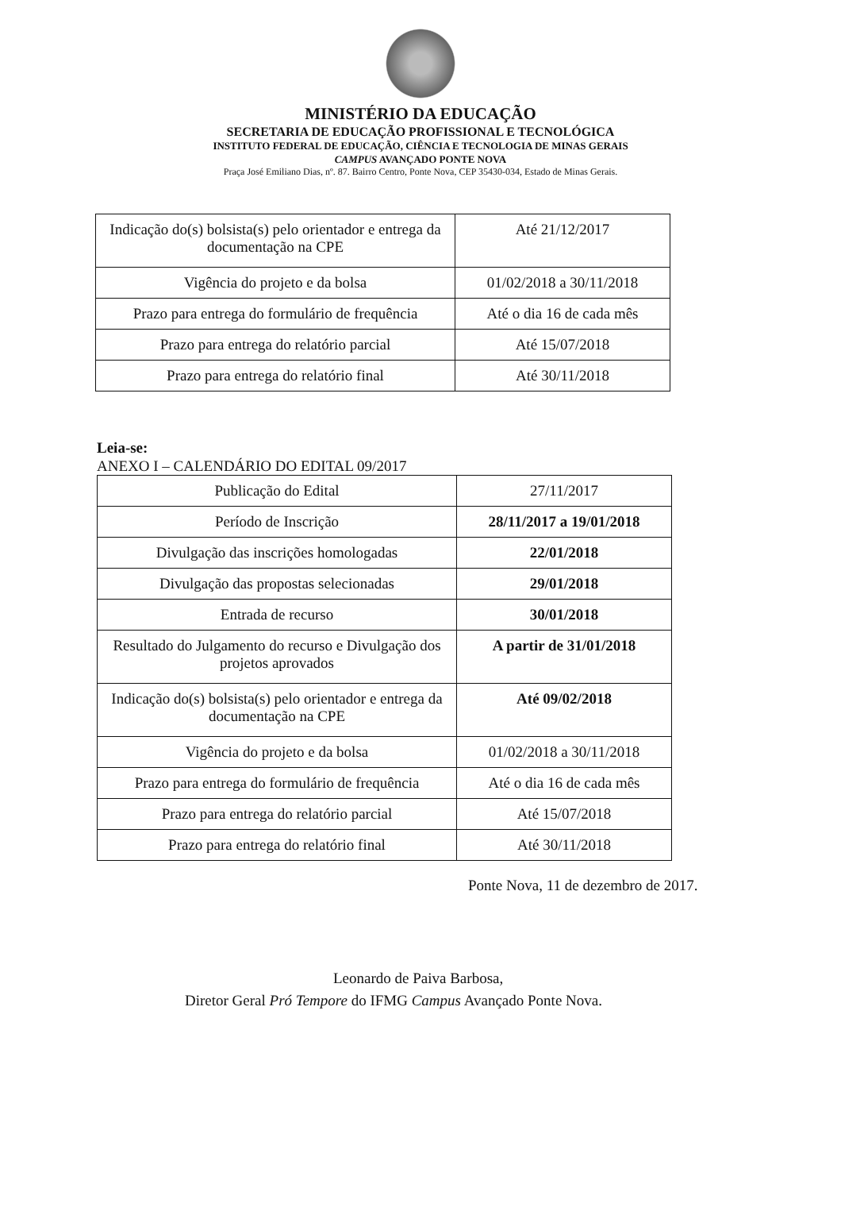MINISTÉRIO DA EDUCAÇÃO
SECRETARIA DE EDUCAÇÃO PROFISSIONAL E TECNOLÓGICA
INSTITUTO FEDERAL DE EDUCAÇÃO, CIÊNCIA E TECNOLOGIA DE MINAS GERAIS
CAMPUS AVANÇADO PONTE NOVA
Praça José Emiliano Dias, nº. 87. Bairro Centro, Ponte Nova, CEP 35430-034, Estado de Minas Gerais.
| Indicação do(s) bolsista(s) pelo orientador e entrega da documentação na CPE | Até 21/12/2017 |
| Vigência do projeto e da bolsa | 01/02/2018 a 30/11/2018 |
| Prazo para entrega do formulário de frequência | Até o dia 16 de cada mês |
| Prazo para entrega do relatório parcial | Até 15/07/2018 |
| Prazo para entrega do relatório final | Até 30/11/2018 |
Leia-se:
ANEXO I – CALENDÁRIO DO EDITAL 09/2017
| Publicação do Edital | 27/11/2017 |
| Período de Inscrição | 28/11/2017 a 19/01/2018 |
| Divulgação das inscrições homologadas | 22/01/2018 |
| Divulgação das propostas selecionadas | 29/01/2018 |
| Entrada de recurso | 30/01/2018 |
| Resultado do Julgamento do recurso e Divulgação dos projetos aprovados | A partir de 31/01/2018 |
| Indicação do(s) bolsista(s) pelo orientador e entrega da documentação na CPE | Até 09/02/2018 |
| Vigência do projeto e da bolsa | 01/02/2018 a 30/11/2018 |
| Prazo para entrega do formulário de frequência | Até o dia 16 de cada mês |
| Prazo para entrega do relatório parcial | Até 15/07/2018 |
| Prazo para entrega do relatório final | Até 30/11/2018 |
Ponte Nova, 11 de dezembro de 2017.
Leonardo de Paiva Barbosa,
Diretor Geral Pró Tempore do IFMG Campus Avançado Ponte Nova.